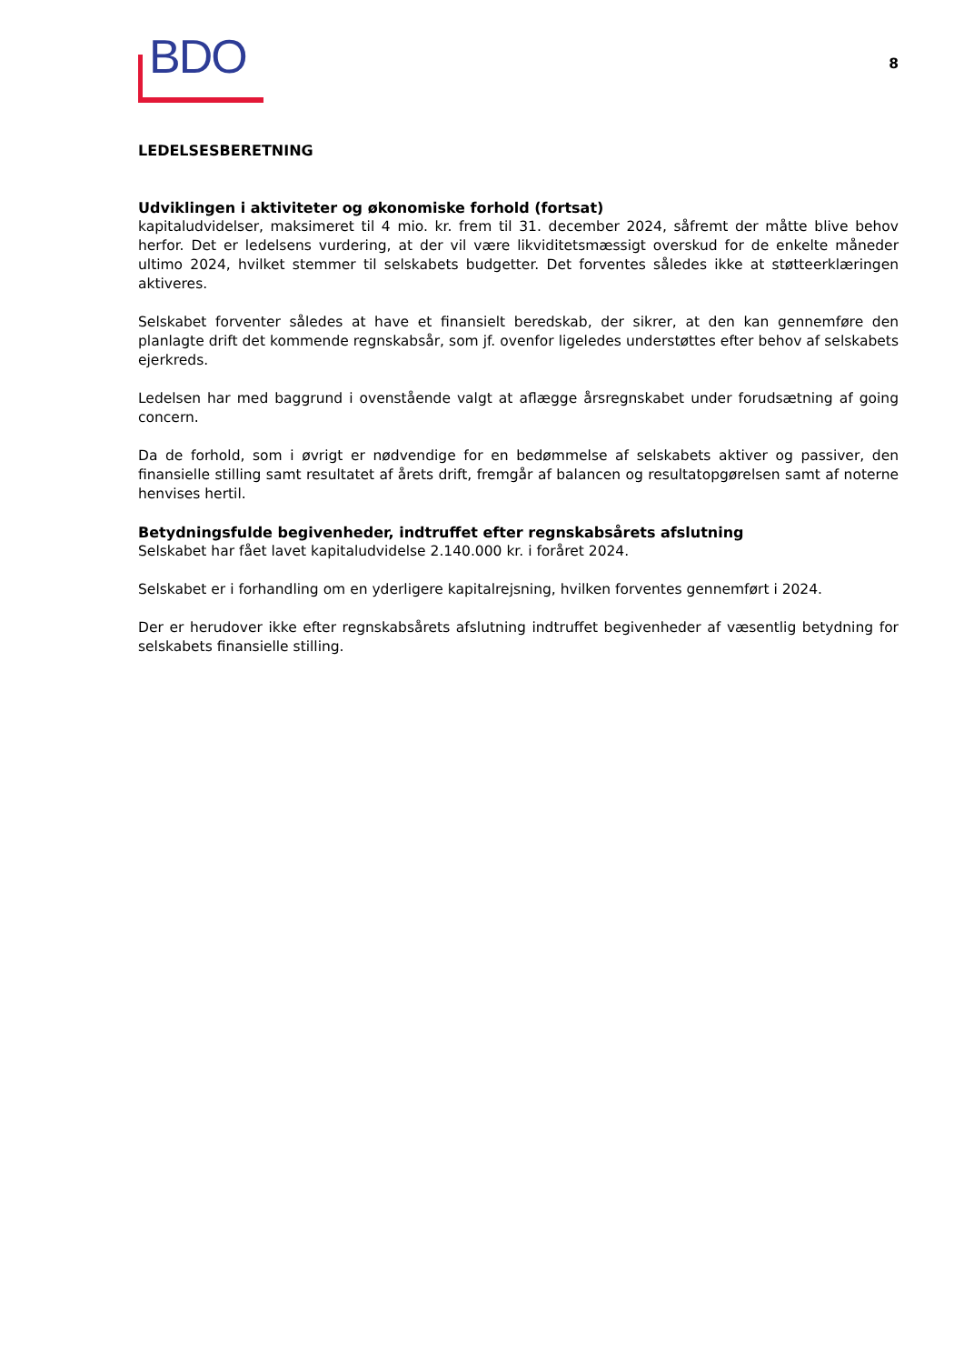BDO
8
LEDELSESBERETNING
Udviklingen i aktiviteter og økonomiske forhold (fortsat)
kapitaludvidelser, maksimeret til 4 mio. kr. frem til 31. december 2024, såfremt der måtte blive behov herfor. Det er ledelsens vurdering, at der vil være likviditetsmæssigt overskud for de enkelte måneder ultimo 2024, hvilket stemmer til selskabets budgetter. Det forventes således ikke at støtteerklæringen aktiveres.
Selskabet forventer således at have et finansielt beredskab, der sikrer, at den kan gennemføre den planlagte drift det kommende regnskabsår, som jf. ovenfor ligeledes understøttes efter behov af selskabets ejerkreds.
Ledelsen har med baggrund i ovenstående valgt at aflægge årsregnskabet under forudsætning af going concern.
Da de forhold, som i øvrigt er nødvendige for en bedømmelse af selskabets aktiver og passiver, den finansielle stilling samt resultatet af årets drift, fremgår af balancen og resultatopgørelsen samt af noterne henvises hertil.
Betydningsfulde begivenheder, indtruffet efter regnskabsårets afslutning
Selskabet har fået lavet kapitaludvidelse 2.140.000 kr. i foråret 2024.
Selskabet er i forhandling om en yderligere kapitalrejsning, hvilken forventes gennemført i 2024.
Der er herudover ikke efter regnskabsårets afslutning indtruffet begivenheder af væsentlig betydning for selskabets finansielle stilling.